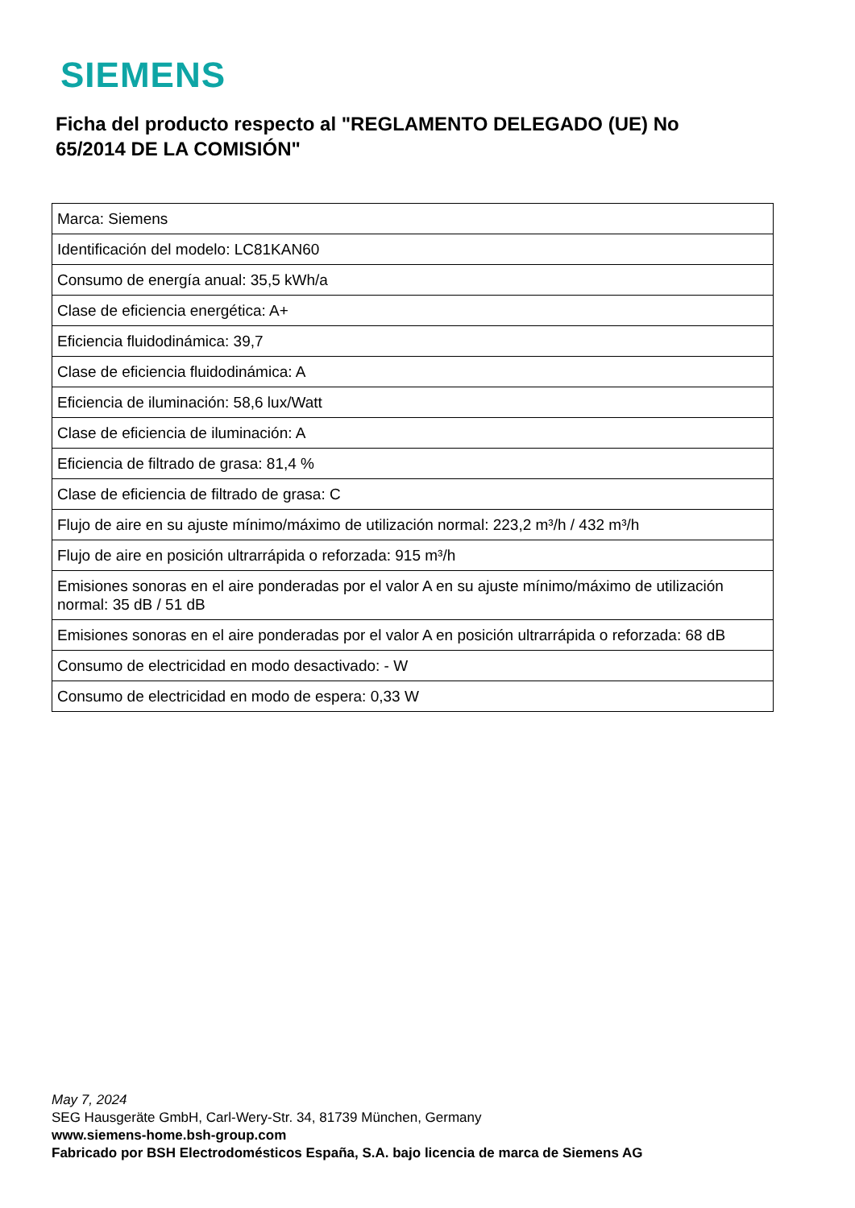SIEMENS
Ficha del producto respecto al "REGLAMENTO DELEGADO (UE) No 65/2014 DE LA COMISIÓN"
| Marca: Siemens |
| Identificación del modelo: LC81KAN60 |
| Consumo de energía anual: 35,5 kWh/a |
| Clase de eficiencia energética: A+ |
| Eficiencia fluidodinámica: 39,7 |
| Clase de eficiencia fluidodinámica: A |
| Eficiencia de iluminación: 58,6 lux/Watt |
| Clase de eficiencia de iluminación: A |
| Eficiencia de filtrado de grasa: 81,4 % |
| Clase de eficiencia de filtrado de grasa: C |
| Flujo de aire en su ajuste mínimo/máximo de utilización normal: 223,2 m³/h / 432 m³/h |
| Flujo de aire en posición ultrarrápida o reforzada: 915 m³/h |
| Emisiones sonoras en el aire ponderadas por el valor A en su ajuste mínimo/máximo de utilización normal: 35 dB / 51 dB |
| Emisiones sonoras en el aire ponderadas por el valor A en posición ultrarrápida o reforzada: 68 dB |
| Consumo de electricidad en modo desactivado: - W |
| Consumo de electricidad en modo de espera: 0,33 W |
May 7, 2024
SEG Hausgeräte GmbH, Carl-Wery-Str. 34, 81739 München, Germany
www.siemens-home.bsh-group.com
Fabricado por BSH Electrodomésticos España, S.A. bajo licencia de marca de Siemens AG